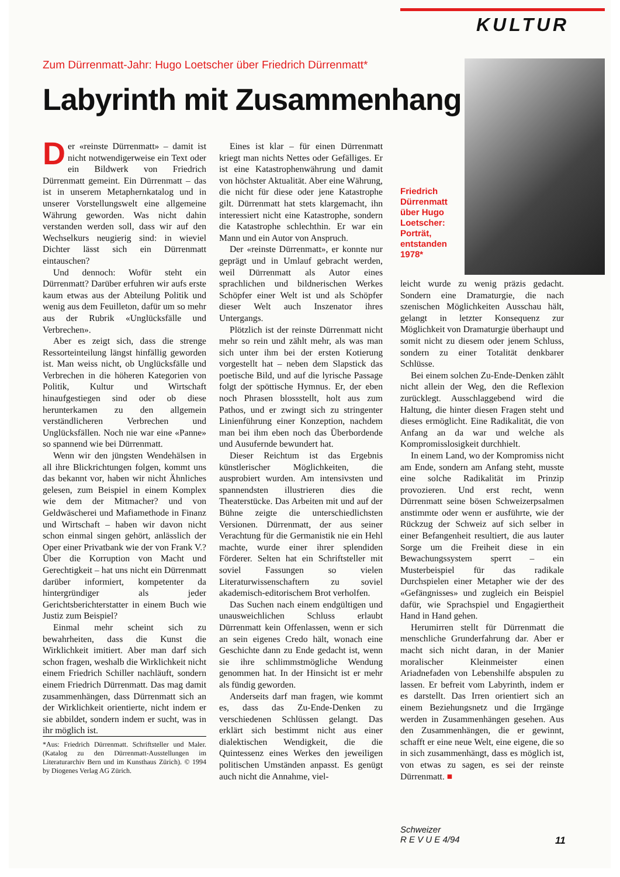KULTUR
Zum Dürrenmatt-Jahr: Hugo Loetscher über Friedrich Dürrenmatt*
Labyrinth mit Zusammenhang
Friedrich Dürrenmatt über Hugo Loetscher: Porträt, entstanden 1978*
Der «reinste Dürrenmatt» – damit ist nicht notwendigerweise ein Text oder ein Bildwerk von Friedrich Dürrenmatt gemeint. Ein Dürrenmatt – das ist in unserem Metaphernkatalog und in unserer Vorstellungswelt eine allgemeine Währung geworden. Was nicht dahin verstanden werden soll, dass wir auf den Wechselkurs neugierig sind: in wieviel Dichter lässt sich ein Dürrenmatt eintauschen?
Und dennoch: Wofür steht ein Dürrenmatt? Darüber erfuhren wir aufs erste kaum etwas aus der Abteilung Politik und wenig aus dem Feuilleton, dafür um so mehr aus der Rubrik «Unglücksfälle und Verbrechen».
Aber es zeigt sich, dass die strenge Ressorteinteilung längst hinfällig geworden ist. Man weiss nicht, ob Unglücksfälle und Verbrechen in die höheren Kategorien von Politik, Kultur und Wirtschaft hinaufgestiegen sind oder ob diese herunterkamen zu den allgemein verständlicheren Verbrechen und Unglücksfällen. Noch nie war eine «Panne» so spannend wie bei Dürrenmatt.
Wenn wir den jüngsten Wendehälsen in all ihre Blickrichtungen folgen, kommt uns das bekannt vor, haben wir nicht Ähnliches gelesen, zum Beispiel in einem Komplex wie dem der Mitmacher? und von Geldwäscherei und Mafiamethode in Finanz und Wirtschaft – haben wir davon nicht schon einmal singen gehört, anlässlich der Oper einer Privatbank wie der von Frank V.? Über die Korruption von Macht und Gerechtigkeit – hat uns nicht ein Dürrenmatt darüber informiert, kompetenter da hintergründiger als jeder Gerichtsberichterstatter in einem Buch wie Justiz zum Beispiel?
Einmal mehr scheint sich zu bewahrheiten, dass die Kunst die Wirklichkeit imitiert. Aber man darf sich schon fragen, weshalb die Wirklichkeit nicht einem Friedrich Schiller nachläuft, sondern einem Friedrich Dürrenmatt. Das mag damit zusammenhängen, dass Dürrenmatt sich an der Wirklichkeit orientierte, nicht indem er sie abbildet, sondern indem er sucht, was in ihr möglich ist.
*Aus: Friedrich Dürrenmatt. Schriftsteller und Maler. (Katalog zu den Dürrenmatt-Ausstellungen im Literaturarchiv Bern und im Kunsthaus Zürich). © 1994 by Diogenes Verlag AG Zürich.
Eines ist klar – für einen Dürrenmatt kriegt man nichts Nettes oder Gefälliges. Er ist eine Katastrophenwährung und damit von höchster Aktualität. Aber eine Währung, die nicht für diese oder jene Katastrophe gilt. Dürrenmatt hat stets klargemacht, ihn interessiert nicht eine Katastrophe, sondern die Katastrophe schlechthin. Er war ein Mann und ein Autor von Anspruch.
Der «reinste Dürrenmatt», er konnte nur geprägt und in Umlauf gebracht werden, weil Dürrenmatt als Autor eines sprachlichen und bildnerischen Werkes Schöpfer einer Welt ist und als Schöpfer dieser Welt auch Inszenator ihres Untergangs.
Plötzlich ist der reinste Dürrenmatt nicht mehr so rein und zählt mehr, als was man sich unter ihm bei der ersten Kotierung vorgestellt hat – neben dem Slapstick das poetische Bild, und auf die lyrische Passage folgt der spöttische Hymnus. Er, der eben noch Phrasen blossstellt, holt aus zum Pathos, und er zwingt sich zu stringenter Linienführung einer Konzeption, nachdem man bei ihm eben noch das Überbordende und Ausufernde bewundert hat.
Dieser Reichtum ist das Ergebnis künstlerischer Möglichkeiten, die ausprobiert wurden. Am intensivsten und spannendsten illustrieren dies die Theaterstücke. Das Arbeiten mit und auf der Bühne zeigte die unterschiedlichsten Versionen. Dürrenmatt, der aus seiner Verachtung für die Germanistik nie ein Hehl machte, wurde einer ihrer splendiden Förderer. Selten hat ein Schriftsteller mit soviel Fassungen so vielen Literaturwissenschaftern zu soviel akademisch-editorischem Brot verholfen.
Das Suchen nach einem endgültigen und unausweichlichen Schluss erlaubt Dürrenmatt kein Offenlassen, wenn er sich an sein eigenes Credo hält, wonach eine Geschichte dann zu Ende gedacht ist, wenn sie ihre schlimmstmögliche Wendung genommen hat. In der Hinsicht ist er mehr als fündig geworden.
Anderseits darf man fragen, wie kommt es, dass das Zu-Ende-Denken zu verschiedenen Schlüssen gelangt. Das erklärt sich bestimmt nicht aus einer dialektischen Wendigkeit, die die Quintessenz eines Werkes den jeweiligen politischen Umständen anpasst. Es genügt auch nicht die Annahme, viel-
leicht wurde zu wenig präzis gedacht. Sondern eine Dramaturgie, die nach szenischen Möglichkeiten Ausschau hält, gelangt in letzter Konsequenz zur Möglichkeit von Dramaturgie überhaupt und somit nicht zu diesem oder jenem Schluss, sondern zu einer Totalität denkbarer Schlüsse.
Bei einem solchen Zu-Ende-Denken zählt nicht allein der Weg, den die Reflexion zurücklegt. Ausschlaggebend wird die Haltung, die hinter diesen Fragen steht und dieses ermöglicht. Eine Radikalität, die von Anfang an da war und welche als Kompromisslosigkeit durchhielt.
In einem Land, wo der Kompromiss nicht am Ende, sondern am Anfang steht, musste eine solche Radikalität im Prinzip provozieren. Und erst recht, wenn Dürrenmatt seine bösen Schweizerpsalmen anstimmte oder wenn er ausführte, wie der Rückzug der Schweiz auf sich selber in einer Befangenheit resultiert, die aus lauter Sorge um die Freiheit diese in ein Bewachungssystem sperrt – ein Musterbeispiel für das radikale Durchspielen einer Metapher wie der des «Gefängnisses» und zugleich ein Beispiel dafür, wie Sprachspiel und Engagiertheit Hand in Hand gehen.
Herumirren stellt für Dürrenmatt die menschliche Grunderfahrung dar. Aber er macht sich nicht daran, in der Manier moralischer Kleinmeister einen Ariadnefaden von Lebenshilfe abspulen zu lassen. Er befreit vom Labyrinth, indem er es darstellt. Das Irren orientiert sich an einem Beziehungsnetz und die Irrgänge werden in Zusammenhängen gesehen. Aus den Zusammenhängen, die er gewinnt, schafft er eine neue Welt, eine eigene, die so in sich zusammenhängt, dass es möglich ist, von etwas zu sagen, es sei der reinste Dürrenmatt. ■
Schweizer
R E V U E 4/94
11